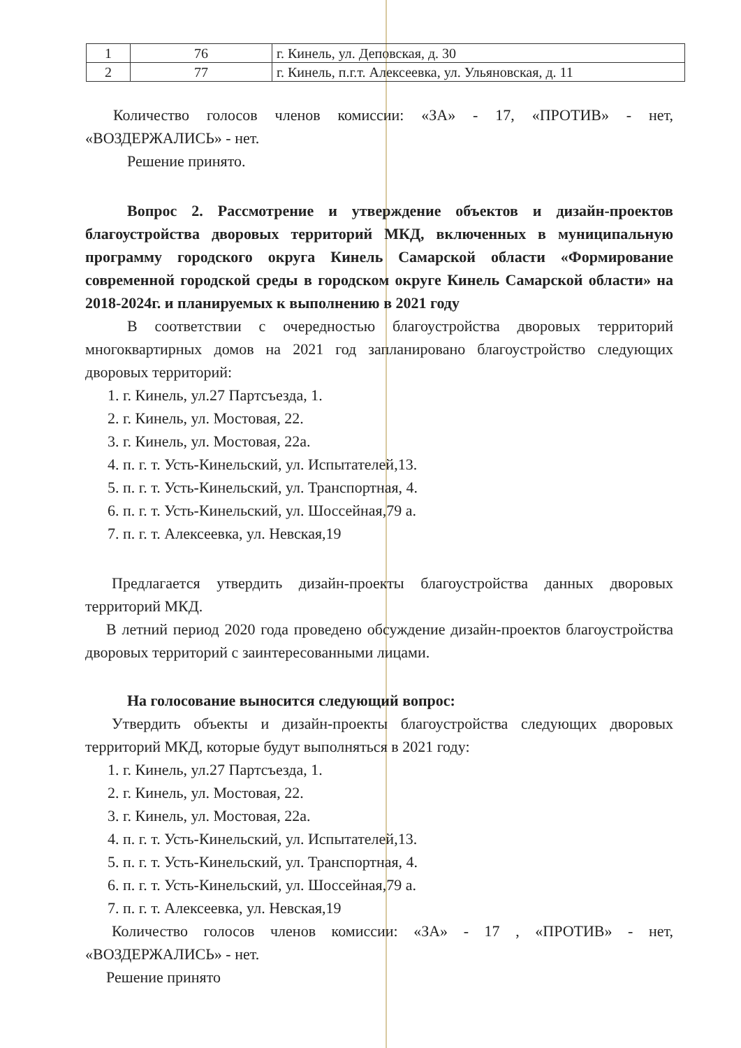| 1 | 76 | г. Кинель, ул. Деповская, д. 30 |
| 2 | 77 | г. Кинель, п.г.т. Алексеевка, ул. Ульяновская, д. 11 |
Количество голосов членов комиссии: «ЗА» - 17, «ПРОТИВ» - нет, «ВОЗДЕРЖАЛИСЬ» - нет.
Решение принято.
Вопрос 2. Рассмотрение и утверждение объектов и дизайн-проектов благоустройства дворовых территорий МКД, включенных в муниципальную программу городского округа Кинель Самарской области «Формирование современной городской среды в городском округе Кинель Самарской области» на 2018-2024г. и планируемых к выполнению в 2021 году
В соответствии с очередностью благоустройства дворовых территорий многоквартирных домов на 2021 год запланировано благоустройство следующих дворовых территорий:
1. г. Кинель, ул.27 Партсъезда, 1.
2. г. Кинель, ул. Мостовая, 22.
3. г. Кинель, ул. Мостовая, 22а.
4. п. г. т. Усть-Кинельский, ул. Испытателей,13.
5. п. г. т. Усть-Кинельский, ул. Транспортная, 4.
6. п. г. т. Усть-Кинельский, ул. Шоссейная,79 а.
7. п. г. т. Алексеевка, ул. Невская,19
Предлагается утвердить дизайн-проекты благоустройства данных дворовых территорий МКД.
В летний период 2020 года проведено обсуждение дизайн-проектов благоустройства дворовых территорий с заинтересованными лицами.
На голосование выносится следующий вопрос:
Утвердить объекты и дизайн-проекты благоустройства следующих дворовых территорий МКД, которые будут выполняться в 2021 году:
1. г. Кинель, ул.27 Партсъезда, 1.
2. г. Кинель, ул. Мостовая, 22.
3. г. Кинель, ул. Мостовая, 22а.
4. п. г. т. Усть-Кинельский, ул. Испытателей,13.
5. п. г. т. Усть-Кинельский, ул. Транспортная, 4.
6. п. г. т. Усть-Кинельский, ул. Шоссейная,79 а.
7. п. г. т. Алексеевка, ул. Невская,19
Количество голосов членов комиссии: «ЗА» - 17 , «ПРОТИВ» - нет, «ВОЗДЕРЖАЛИСЬ» - нет.
Решение принято